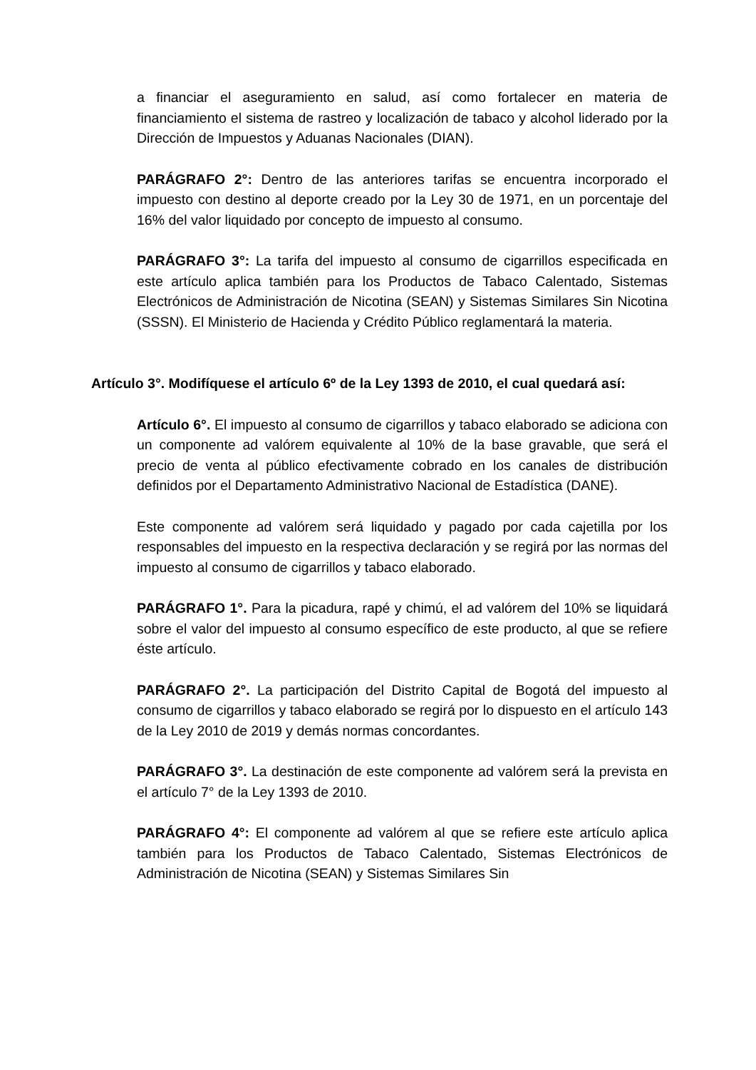a financiar el aseguramiento en salud, así como fortalecer en materia de financiamiento el sistema de rastreo y localización de tabaco y alcohol liderado por la Dirección de Impuestos y Aduanas Nacionales (DIAN).
PARÁGRAFO 2°: Dentro de las anteriores tarifas se encuentra incorporado el impuesto con destino al deporte creado por la Ley 30 de 1971, en un porcentaje del 16% del valor liquidado por concepto de impuesto al consumo.
PARÁGRAFO 3°: La tarifa del impuesto al consumo de cigarrillos especificada en este artículo aplica también para los Productos de Tabaco Calentado, Sistemas Electrónicos de Administración de Nicotina (SEAN) y Sistemas Similares Sin Nicotina (SSSN). El Ministerio de Hacienda y Crédito Público reglamentará la materia.
Artículo 3°. Modifíquese el artículo 6º de la Ley 1393 de 2010, el cual quedará así:
Artículo 6°. El impuesto al consumo de cigarrillos y tabaco elaborado se adiciona con un componente ad valórem equivalente al 10% de la base gravable, que será el precio de venta al público efectivamente cobrado en los canales de distribución definidos por el Departamento Administrativo Nacional de Estadística (DANE).
Este componente ad valórem será liquidado y pagado por cada cajetilla por los responsables del impuesto en la respectiva declaración y se regirá por las normas del impuesto al consumo de cigarrillos y tabaco elaborado.
PARÁGRAFO 1°. Para la picadura, rapé y chimú, el ad valórem del 10% se liquidará sobre el valor del impuesto al consumo específico de este producto, al que se refiere éste artículo.
PARÁGRAFO 2°. La participación del Distrito Capital de Bogotá del impuesto al consumo de cigarrillos y tabaco elaborado se regirá por lo dispuesto en el artículo 143 de la Ley 2010 de 2019 y demás normas concordantes.
PARÁGRAFO 3°. La destinación de este componente ad valórem será la prevista en el artículo 7° de la Ley 1393 de 2010.
PARÁGRAFO 4°: El componente ad valórem al que se refiere este artículo aplica también para los Productos de Tabaco Calentado, Sistemas Electrónicos de Administración de Nicotina (SEAN) y Sistemas Similares Sin